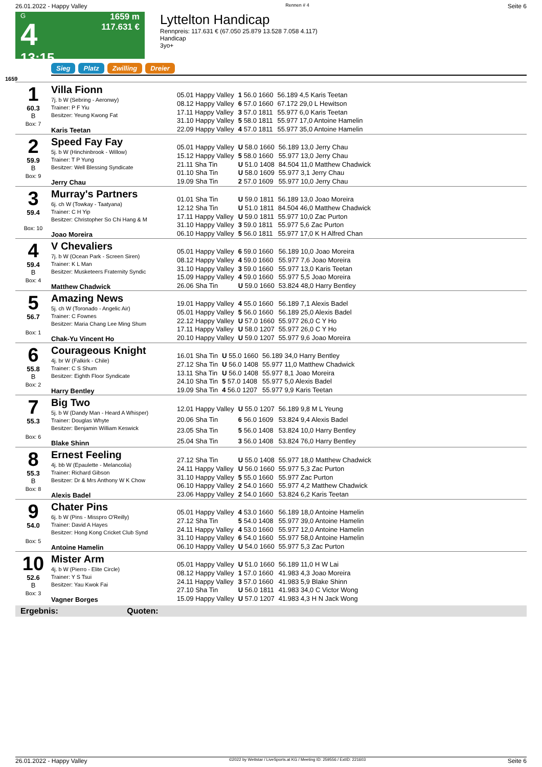26.01.2022 - Happy Valley Rennen # 4 Seite 6
G
4
13:15
1659 m
117.631 €
Lyttelton Handicap
Rennpreis: 117.631 € (67.050 25.879 13.528 7.058 4.117)
Handicap
3yo+
Sieg Platz Zwilling Dreier
1659
1
60.3
B
Box: 7
Villa Fionn
7j. b W (Sebring - Aeronwy)
Trainer: P F Yiu
Besitzer: Yeung Kwong Fat
Karis Teetan
| 05.01 Happy Valley | 1 56.0 1660 | 56.189 4,5 Karis Teetan |
| 08.12 Happy Valley | 6 57.0 1660 | 67.172 29,0 L Hewitson |
| 17.11 Happy Valley | 3 57.0 1811 | 55.977 6,0 Karis Teetan |
| 31.10 Happy Valley | 5 58.0 1811 | 55.977 17,0 Antoine Hamelin |
| 22.09 Happy Valley | 4 57.0 1811 | 55.977 35,0 Antoine Hamelin |
2
59.9
B
Box: 9
Speed Fay Fay
5j. b W (Hinchinbrook - Willow)
Trainer: T P Yung
Besitzer: Well Blessing Syndicate
Jerry Chau
| 05.01 Happy Valley | U 58.0 1660 | 56.189 13,0 Jerry Chau |
| 15.12 Happy Valley | 5 58.0 1660 | 55.977 13,0 Jerry Chau |
| 21.11 Sha Tin | U 51.0 1408 | 84.504 11,0 Matthew Chadwick |
| 01.10 Sha Tin | U 58.0 1609 | 55.977 3,1 Jerry Chau |
| 19.09 Sha Tin | 2 57.0 1609 | 55.977 10,0 Jerry Chau |
3
59.4
Box: 10
Murray's Partners
6j. ch W (Towkay - Taatyana)
Trainer: C H Yip
Besitzer: Christopher So Chi Hang & M
Joao Moreira
| 01.01 Sha Tin | U 59.0 1811 | 56.189 13,0 Joao Moreira |
| 12.12 Sha Tin | U 51.0 1811 | 84.504 46,0 Matthew Chadwick |
| 17.11 Happy Valley | U 59.0 1811 | 55.977 10,0 Zac Purton |
| 31.10 Happy Valley | 3 59.0 1811 | 55.977 5,6 Zac Purton |
| 06.10 Happy Valley | 5 56.0 1811 | 55.977 17,0 K H Alfred Chan |
4
59.4
B
Box: 4
V Chevaliers
7j. b W (Ocean Park - Screen Siren)
Trainer: K L Man
Besitzer: Musketeers Fraternity Syndic
Matthew Chadwick
| 05.01 Happy Valley | 6 59.0 1660 | 56.189 10,0 Joao Moreira |
| 08.12 Happy Valley | 4 59.0 1660 | 55.977 7,6 Joao Moreira |
| 31.10 Happy Valley | 3 59.0 1660 | 55.977 13,0 Karis Teetan |
| 15.09 Happy Valley | 4 59.0 1660 | 55.977 5,5 Joao Moreira |
| 26.06 Sha Tin | U 59.0 1660 | 53.824 48,0 Harry Bentley |
5
56.7
Box: 1
Amazing News
5j. ch W (Toronado - Angelic Air)
Trainer: C Fownes
Besitzer: Maria Chang Lee Ming Shum
Chak-Yu Vincent Ho
| 19.01 Happy Valley | 4 55.0 1660 | 56.189 7,1 Alexis Badel |
| 05.01 Happy Valley | 5 56.0 1660 | 56.189 25,0 Alexis Badel |
| 22.12 Happy Valley | U 57.0 1660 | 55.977 26,0 C Y Ho |
| 17.11 Happy Valley | U 58.0 1207 | 55.977 26,0 C Y Ho |
| 20.10 Happy Valley | U 59.0 1207 | 55.977 9,6 Joao Moreira |
6
55.8
B
Box: 2
Courageous Knight
4j. br W (Falkirk - Chile)
Trainer: C S Shum
Besitzer: Eighth Floor Syndicate
Harry Bentley
| 16.01 Sha Tin | U 55.0 1660 | 56.189 34,0 Harry Bentley |
| 27.12 Sha Tin | U 56.0 1408 | 55.977 11,0 Matthew Chadwick |
| 13.11 Sha Tin | U 56.0 1408 | 55.977 8,1 Joao Moreira |
| 24.10 Sha Tin | 5 57.0 1408 | 55.977 5,0 Alexis Badel |
| 19.09 Sha Tin | 4 56.0 1207 | 55.977 9,9 Karis Teetan |
7
55.3
Box: 6
Big Two
5j. b W (Dandy Man - Heard A Whisper)
Trainer: Douglas Whyte
Besitzer: Benjamin William Keswick
Blake Shinn
| 12.01 Happy Valley | U 55.0 1207 | 56.189 9,8 M L Yeung |
| 20.06 Sha Tin | 6 56.0 1609 | 53.824 9,4 Alexis Badel |
| 23.05 Sha Tin | 5 56.0 1408 | 53.824 10,0 Harry Bentley |
| 25.04 Sha Tin | 3 56.0 1408 | 53.824 76,0 Harry Bentley |
8
55.3
B
Box: 8
Ernest Feeling
4j. bb W (Epaulette - Melancolia)
Trainer: Richard Gibson
Besitzer: Dr & Mrs Anthony W K Chow
Alexis Badel
| 27.12 Sha Tin | U 55.0 1408 | 55.977 18,0 Matthew Chadwick |
| 24.11 Happy Valley | U 56.0 1660 | 55.977 5,3 Zac Purton |
| 31.10 Happy Valley | 5 55.0 1660 | 55.977 Zac Purton |
| 06.10 Happy Valley | 2 54.0 1660 | 55.977 4,2 Matthew Chadwick |
| 23.06 Happy Valley | 2 54.0 1660 | 53.824 6,2 Karis Teetan |
9
54.0
Box: 5
Chater Pins
6j. b W (Pins - Misspro O'Reilly)
Trainer: David A Hayes
Besitzer: Hong Kong Cricket Club Synd
Antoine Hamelin
| 05.01 Happy Valley | 4 53.0 1660 | 56.189 18,0 Antoine Hamelin |
| 27.12 Sha Tin | 5 54.0 1408 | 55.977 39,0 Antoine Hamelin |
| 24.11 Happy Valley | 4 53.0 1660 | 55.977 12,0 Antoine Hamelin |
| 31.10 Happy Valley | 6 54.0 1660 | 55.977 58,0 Antoine Hamelin |
| 06.10 Happy Valley | U 54.0 1660 | 55.977 5,3 Zac Purton |
10
52.6
B
Box: 3
Mister Arm
4j. b W (Pierro - Elite Circle)
Trainer: Y S Tsui
Besitzer: Yau Kwok Fai
Vagner Borges
| 05.01 Happy Valley | U 51.0 1660 | 56.189 11,0 H W Lai |
| 08.12 Happy Valley | 1 57.0 1660 | 41.983 4,3 Joao Moreira |
| 24.11 Happy Valley | 3 57.0 1660 | 41.983 5,9 Blake Shinn |
| 27.10 Sha Tin | U 56.0 1811 | 41.983 34,0 C Victor Wong |
| 15.09 Happy Valley | U 57.0 1207 | 41.983 4,3 H N Jack Wong |
Ergebnis: Quoten:
26.01.2022 - Happy Valley ©2022 by Wettstar / LiveSports.at KG / Meeting ID: 259556 / ExtID: 221603 Seite 6